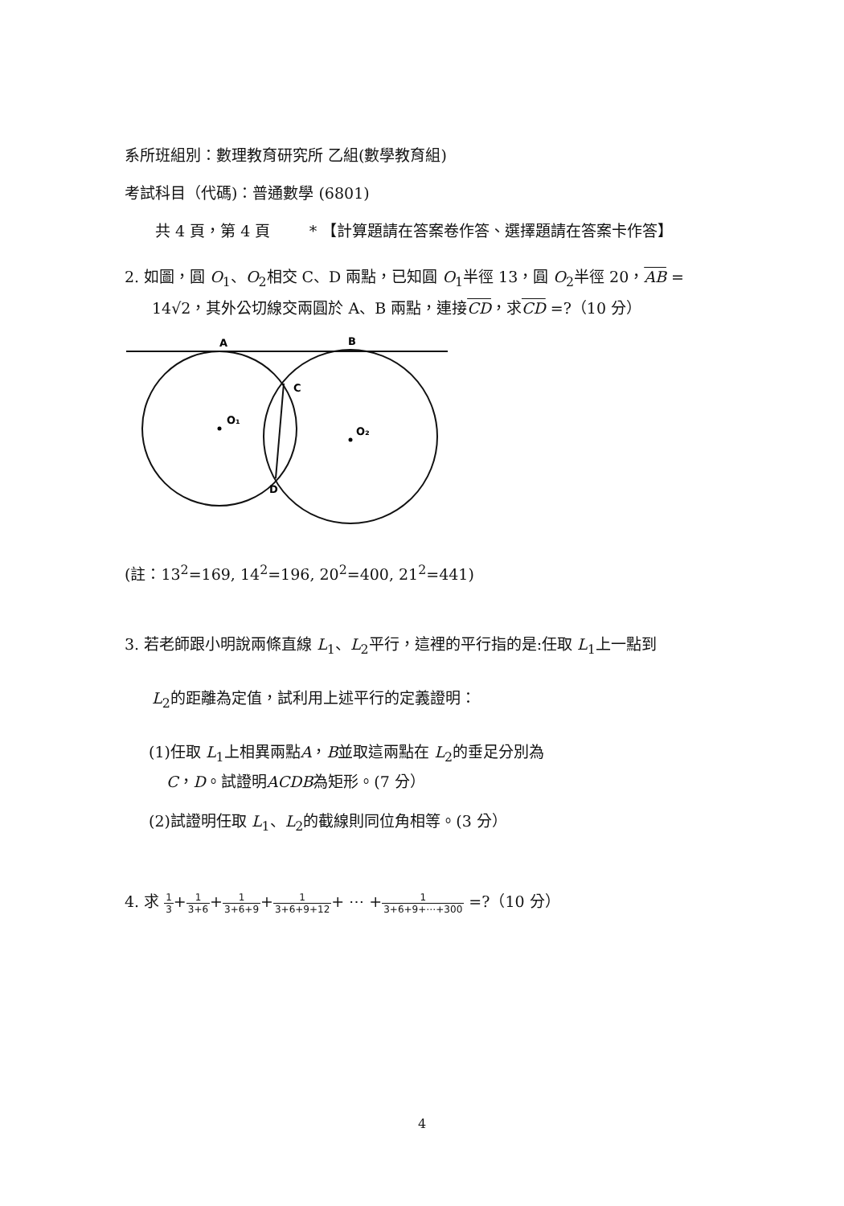系所班組別：數理教育研究所 乙組(數學教育組)
考試科目（代碼)：普通數學 (6801)
共 4 頁，第 4 頁 * 【計算題請在答案卷作答、選擇題請在答案卡作答】
2. 如圖，圓 O<sub>1</sub>、O<sub>2</sub>相交 C、D 兩點，已知圓 O<sub>1</sub>半徑 13，圓 O<sub>2</sub>半徑 20，AB =
14√2，其外公切線交兩圓於 A、B 兩點，連接CD，求CD =?（10 分）
A
B
C
D
O₁
O₂
(註：13<sup>2</sup>=169, 14<sup>2</sup>=196, 20<sup>2</sup>=400, 21<sup>2</sup>=441)
3. 若老師跟小明說兩條直線 L<sub>1</sub>、L<sub>2</sub>平行，這裡的平行指的是:任取 L<sub>1</sub>上一點到
L<sub>2</sub>的距離為定值，試利用上述平行的定義證明：
(1)任取 L<sub>1</sub>上相異兩點A，B並取這兩點在 L<sub>2</sub>的垂足分別為
C，D。試證明ACDB為矩形。(7 分）
(2)試證明任取 L<sub>1</sub>、L<sub>2</sub>的截線則同位角相等。(3 分）
4. 求 1 3+1 3+6+1 3+6+9+1 3+6+9+12+ ⋯ +1 3+6+9+⋯+300 =?（10 分）
4